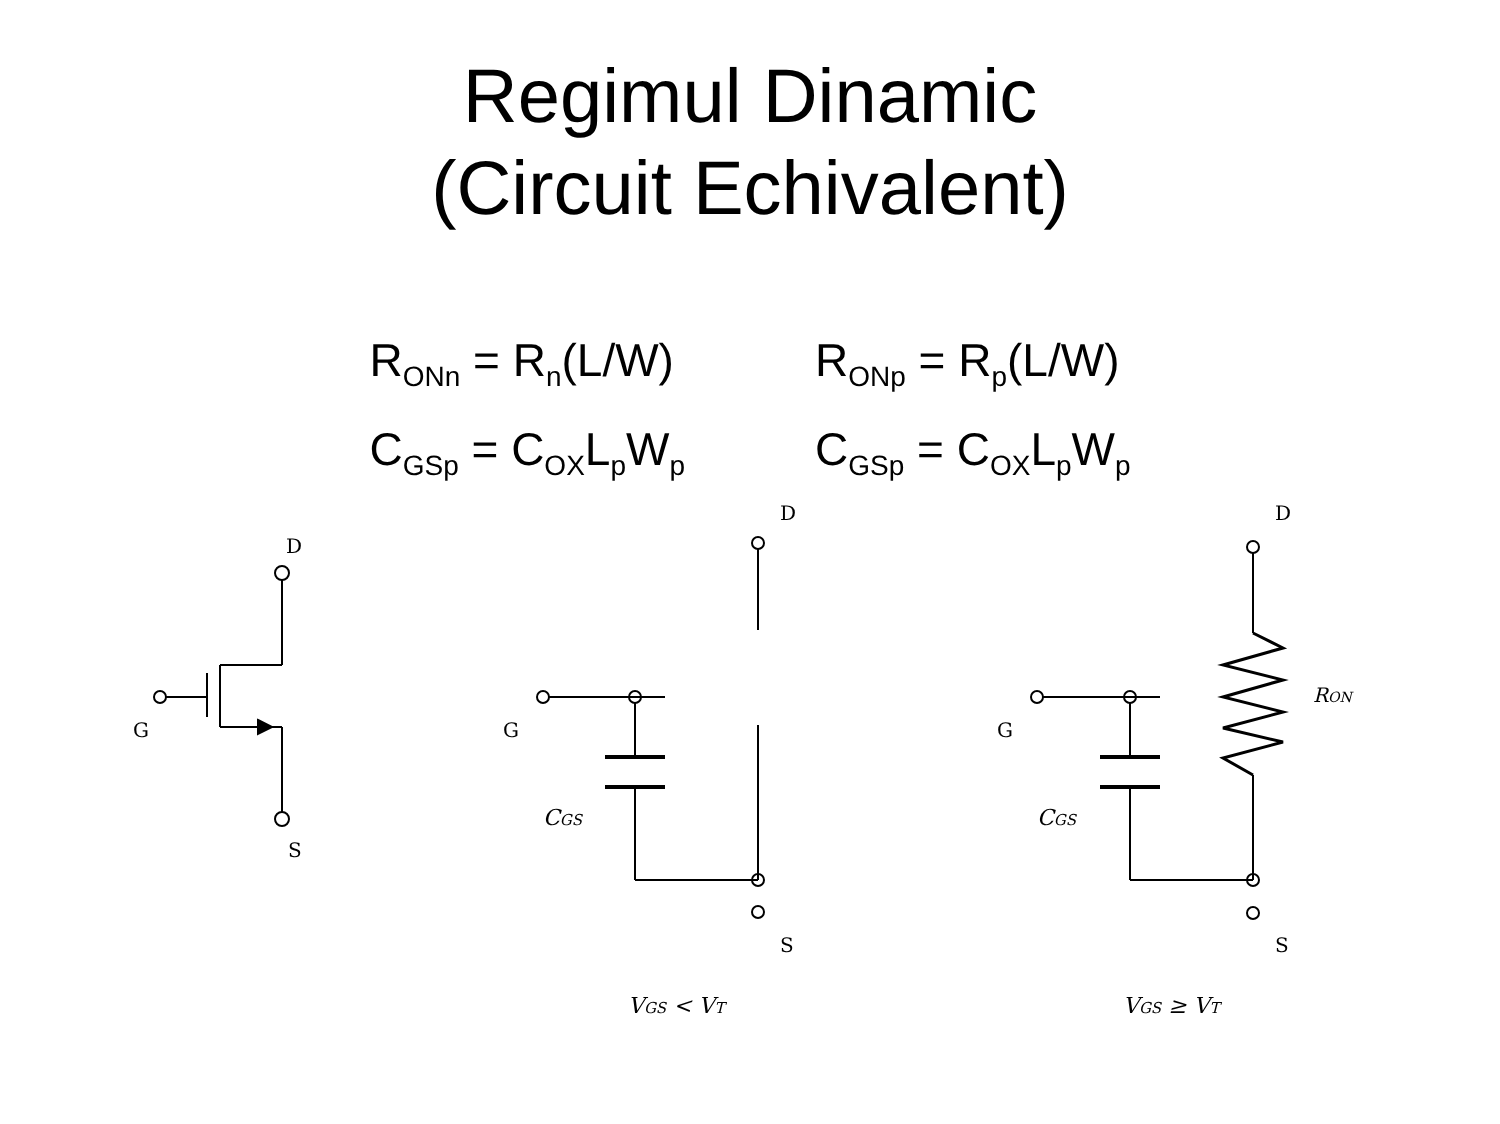Regimul Dinamic
(Circuit Echivalent)
R<sub>ONn</sub> = R<sub>n</sub>(L/W)
C<sub>GSp</sub> = C<sub>OX</sub>L<sub>p</sub>W<sub>p</sub>
R<sub>ONp</sub> = R<sub>p</sub>(L/W)
C<sub>GSp</sub> = C<sub>OX</sub>L<sub>p</sub>W<sub>p</sub>
D
G
S
D
G
S
CGS
VGS < VT
D
G
S
RON
CGS
VGS ≥ VT